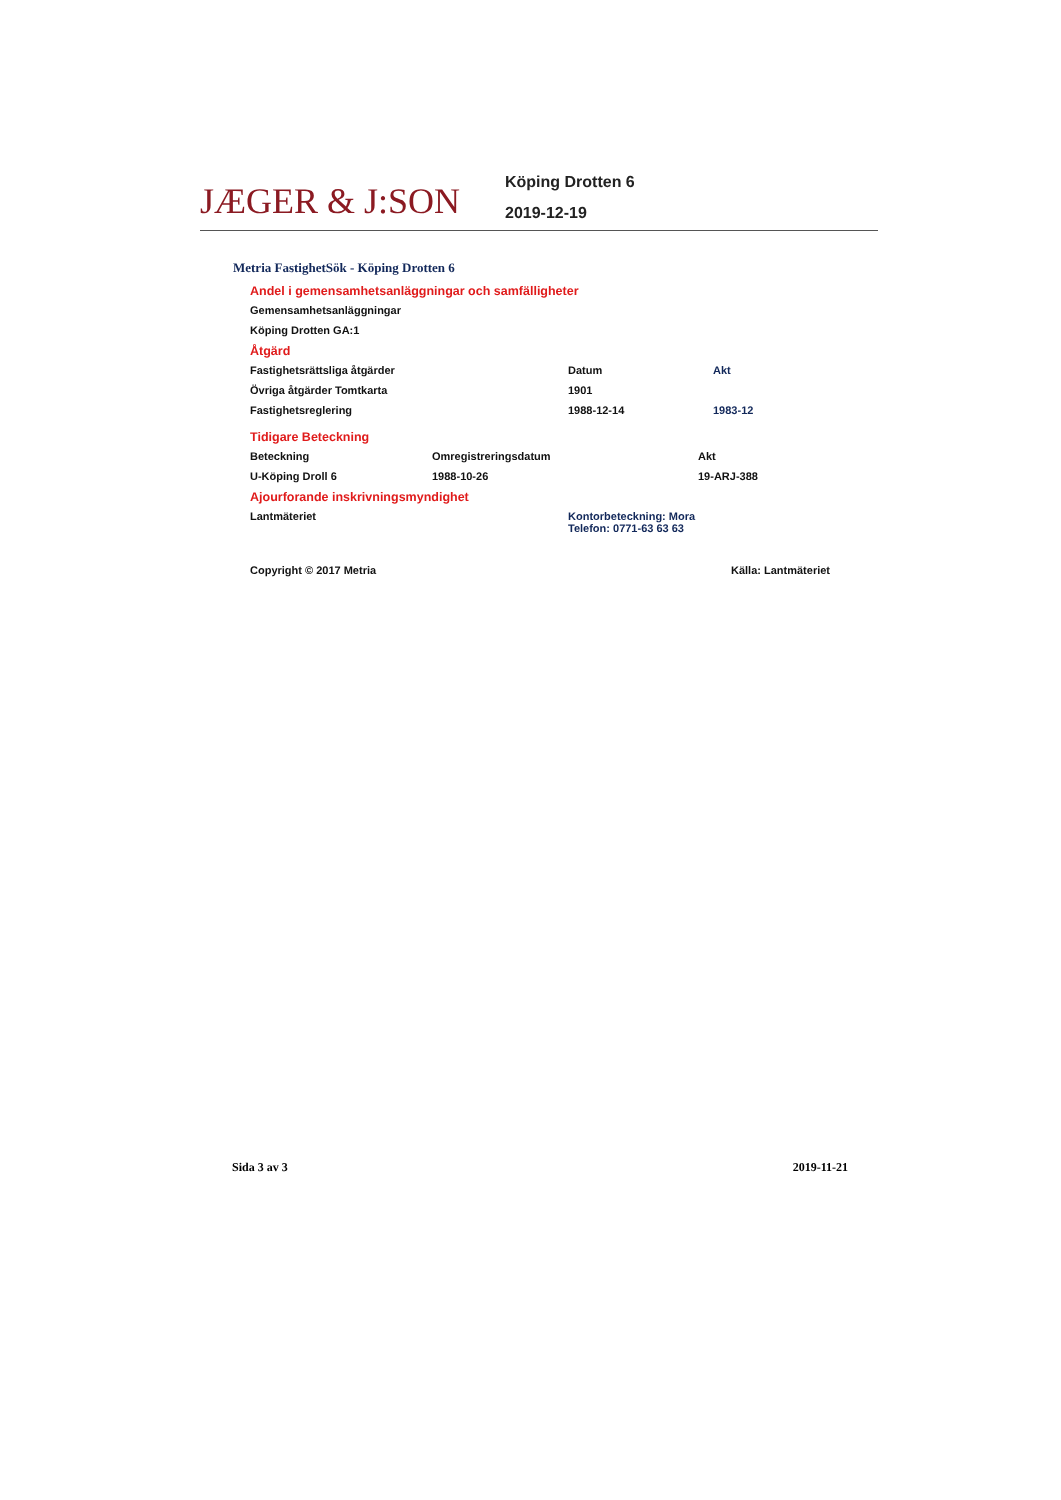JÆGER & J:SON
Köping Drotten 6
2019-12-19
Metria FastighetSök - Köping Drotten 6
Andel i gemensamhetsanläggningar och samfälligheter
| Gemensamhetsanläggningar |
| Köping Drotten GA:1 |
Åtgärd
| Fastighetsrättsliga åtgärder | Datum | Akt |
| --- | --- | --- |
| Övriga åtgärder Tomtkarta | 1901 | |
| Fastighetsreglering | 1988-12-14 | 1983-12 |
Tidigare Beteckning
| Beteckning | Omregistreringsdatum | Akt |
| --- | --- | --- |
| U-Köping Droll 6 | 1988-10-26 | 19-ARJ-388 |
Ajourforande inskrivningsmyndighet
| Lantmäteriet | Kontorbeteckning: Mora Telefon: 0771-63 63 63 |
| Copyright © 2017 Metria | Källa: Lantmäteriet |
Sida 3 av 3 2019-11-21